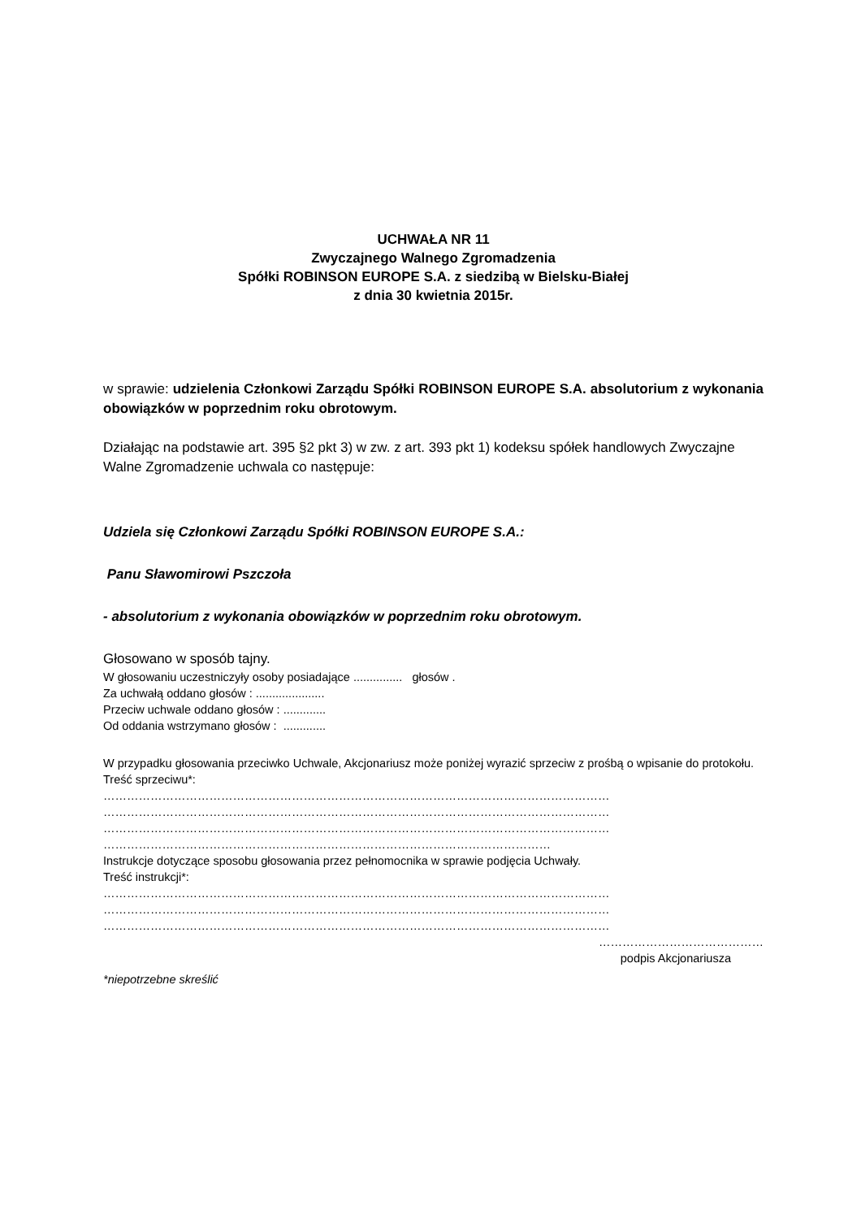UCHWAŁA NR 11
Zwyczajnego Walnego Zgromadzenia
Spółki ROBINSON EUROPE S.A. z siedzibą w Bielsku-Białej
z dnia 30 kwietnia 2015r.
w sprawie: udzielenia Członkowi Zarządu Spółki ROBINSON EUROPE S.A. absolutorium z wykonania obowiązków w poprzednim roku obrotowym.
Działając na podstawie art. 395 §2 pkt 3) w zw. z art. 393 pkt 1) kodeksu spółek handlowych Zwyczajne Walne Zgromadzenie uchwala co następuje:
Udziela się Członkowi Zarządu Spółki ROBINSON EUROPE S.A.:
Panu Sławomirowi Pszczoła
- absolutorium z wykonania obowiązków w poprzednim roku obrotowym.
Głosowano w sposób tajny.
W głosowaniu uczestniczyły osoby posiadające ............... głosów .
Za uchwałą oddano głosów : .....................
Przeciw uchwale oddano głosów : .............
Od oddania wstrzymano głosów : .............
W przypadku głosowania przeciwko Uchwale, Akcjonariusz może poniżej wyrazić sprzeciw z prośbą o wpisanie do protokołu.
Treść sprzeciwu*:
…………………………………………………………………………………………………………………
…………………………………………………………………………………………………………………
…………………………………………………………………………………………………………………
……………………………………………………………………………………………………
Instrukcje dotyczące sposobu głosowania przez pełnomocnika w sprawie podjęcia Uchwały.
Treść instrukcji*:
…………………………………………………………………………………………………………………
…………………………………………………………………………………………………………………
…………………………………………………………………………………………………………………
……………………………………
podpis Akcjonariusza
*niepotrzebne skreślić